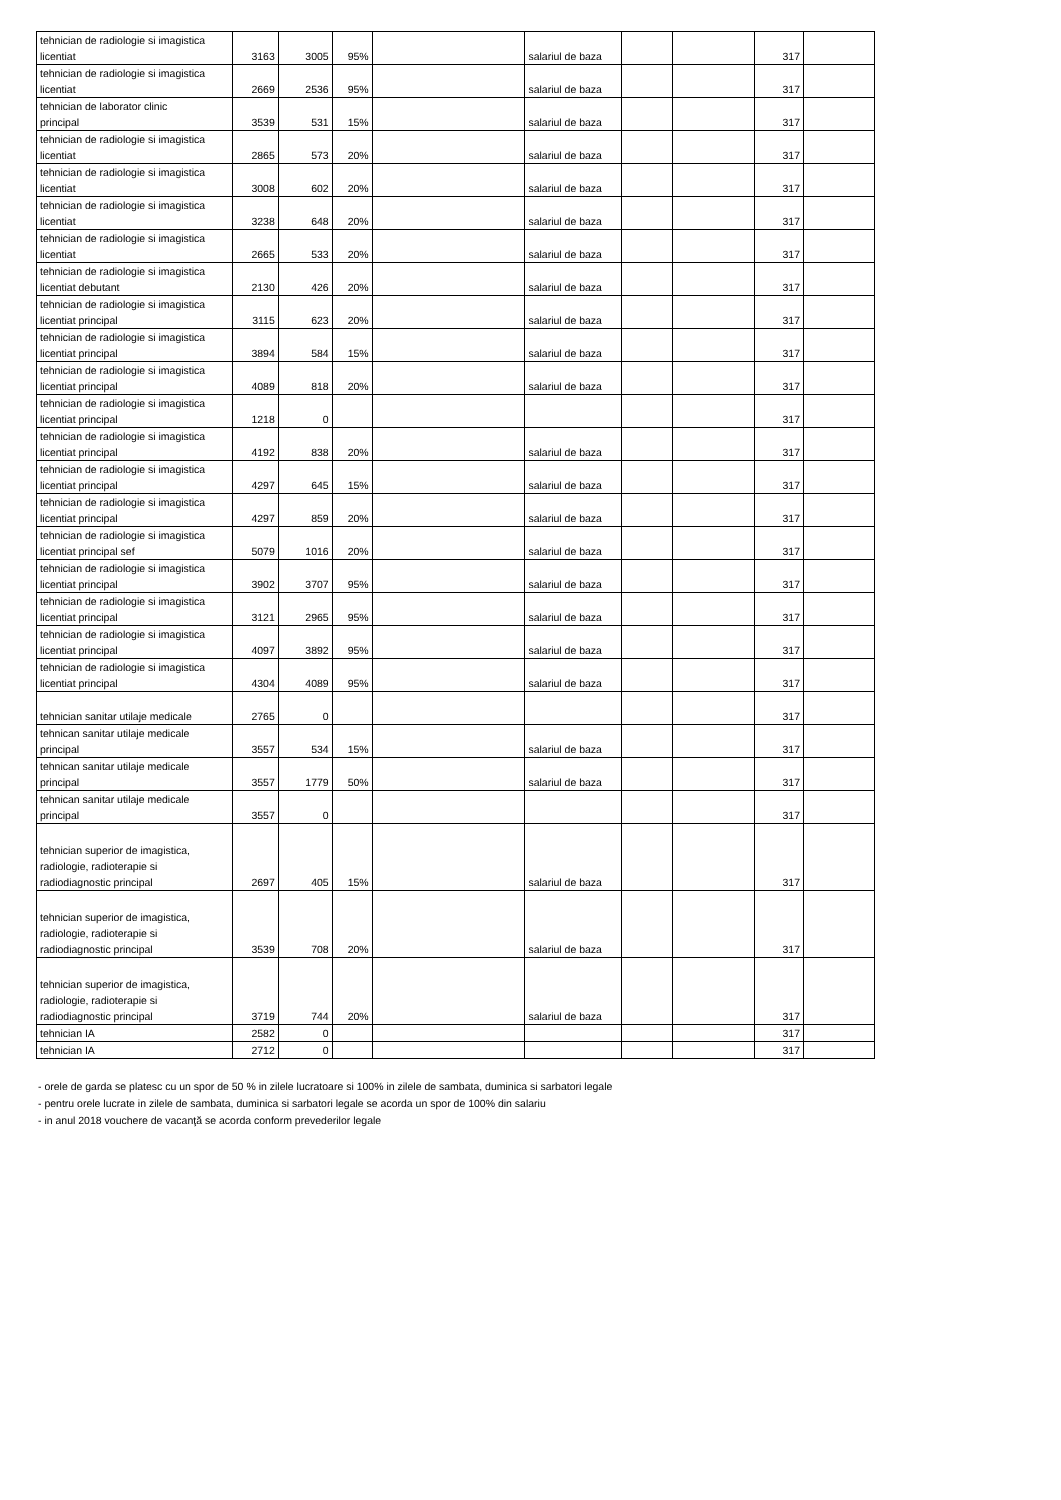| tehnician de radiologie si imagistica licentiat | 3163 | 3005 | 95% | | salariul de baza | | | 317 | |
| tehnician de radiologie si imagistica licentiat | 2669 | 2536 | 95% | | salariul de baza | | | 317 | |
| tehnician de laborator clinic principal | 3539 | 531 | 15% | | salariul de baza | | | 317 | |
| tehnician de radiologie si imagistica licentiat | 2865 | 573 | 20% | | salariul de baza | | | 317 | |
| tehnician de radiologie si imagistica licentiat | 3008 | 602 | 20% | | salariul de baza | | | 317 | |
| tehnician de radiologie si imagistica licentiat | 3238 | 648 | 20% | | salariul de baza | | | 317 | |
| tehnician de radiologie si imagistica licentiat | 2665 | 533 | 20% | | salariul de baza | | | 317 | |
| tehnician de radiologie si imagistica licentiat debutant | 2130 | 426 | 20% | | salariul de baza | | | 317 | |
| tehnician de radiologie si imagistica licentiat principal | 3115 | 623 | 20% | | salariul de baza | | | 317 | |
| tehnician de radiologie si imagistica licentiat principal | 3894 | 584 | 15% | | salariul de baza | | | 317 | |
| tehnician de radiologie si imagistica licentiat principal | 4089 | 818 | 20% | | salariul de baza | | | 317 | |
| tehnician de radiologie si imagistica licentiat principal | 1218 | 0 | | | | | | 317 | |
| tehnician de radiologie si imagistica licentiat principal | 4192 | 838 | 20% | | salariul de baza | | | 317 | |
| tehnician de radiologie si imagistica licentiat principal | 4297 | 645 | 15% | | salariul de baza | | | 317 | |
| tehnician de radiologie si imagistica licentiat principal | 4297 | 859 | 20% | | salariul de baza | | | 317 | |
| tehnician de radiologie si imagistica licentiat principal sef | 5079 | 1016 | 20% | | salariul de baza | | | 317 | |
| tehnician de radiologie si imagistica licentiat principal | 3902 | 3707 | 95% | | salariul de baza | | | 317 | |
| tehnician de radiologie si imagistica licentiat principal | 3121 | 2965 | 95% | | salariul de baza | | | 317 | |
| tehnician de radiologie si imagistica licentiat principal | 4097 | 3892 | 95% | | salariul de baza | | | 317 | |
| tehnician de radiologie si imagistica licentiat principal | 4304 | 4089 | 95% | | salariul de baza | | | 317 | |
| tehnician sanitar utilaje medicale | 2765 | 0 | | | | | | 317 | |
| tehnican sanitar utilaje medicale principal | 3557 | 534 | 15% | | salariul de baza | | | 317 | |
| tehnican sanitar utilaje medicale principal | 3557 | 1779 | 50% | | salariul de baza | | | 317 | |
| tehnican sanitar utilaje medicale principal | 3557 | 0 | | | | | | 317 | |
| tehnician superior de imagistica, radiologie, radioterapie si radiodiagnostic principal | 2697 | 405 | 15% | | salariul de baza | | | 317 | |
| tehnician superior de imagistica, radiologie, radioterapie si radiodiagnostic principal | 3539 | 708 | 20% | | salariul de baza | | | 317 | |
| tehnician superior de imagistica, radiologie, radioterapie si radiodiagnostic principal | 3719 | 744 | 20% | | salariul de baza | | | 317 | |
| tehnician IA | 2582 | 0 | | | | | | 317 | |
| tehnician IA | 2712 | 0 | | | | | | 317 | |
- orele de garda se platesc cu un spor de 50 % in zilele lucratoare si 100% in zilele de sambata, duminica si sarbatori legale
- pentru orele lucrate in zilele de sambata, duminica si sarbatori legale se acorda un spor de 100% din salariu
- in anul 2018 vouchere de vacanţă se acorda conform prevederilor legale